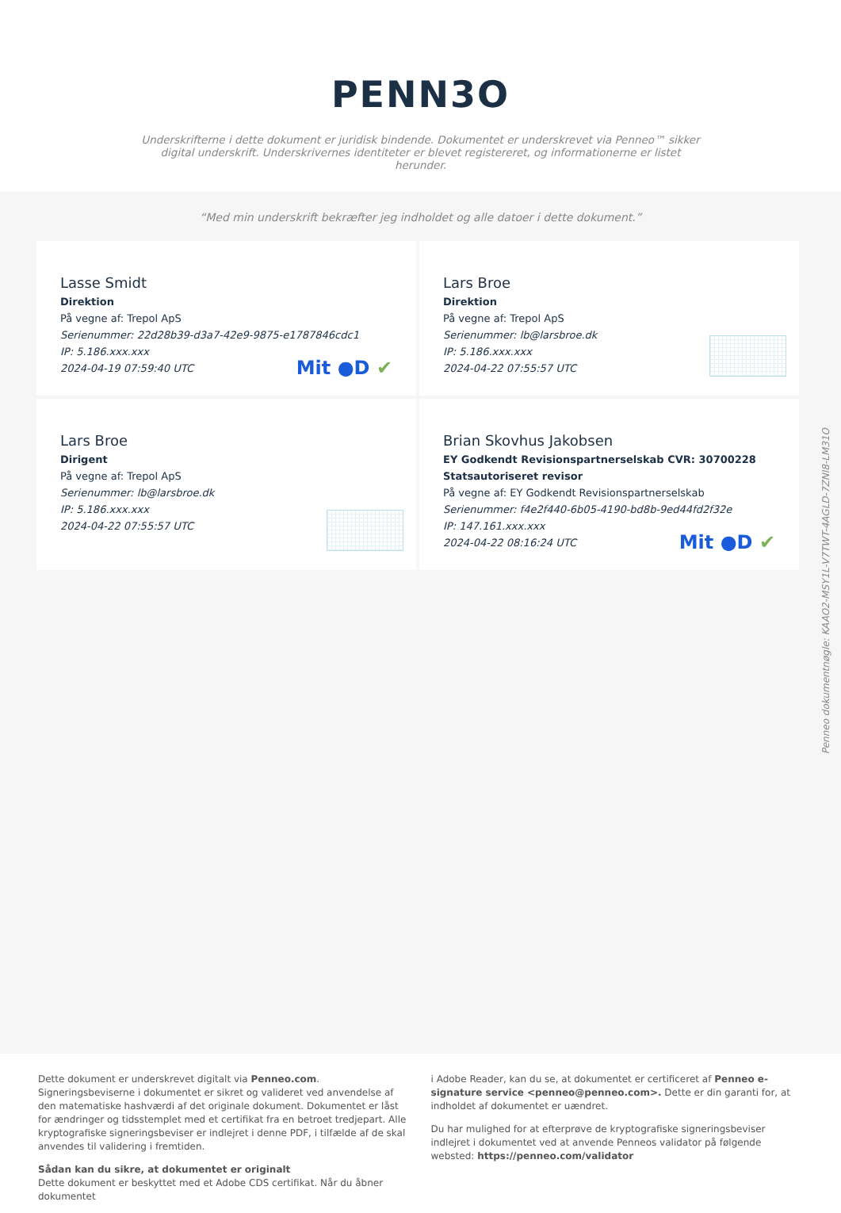PENN3O
Underskrifterne i dette dokument er juridisk bindende. Dokumentet er underskrevet via Penneo™ sikker digital underskrift. Underskrivernes identiteter er blevet registereret, og informationerne er listet herunder.
“Med min underskrift bekræfter jeg indholdet og alle datoer i dette dokument.”
Lasse Smidt
Direktion
På vegne af: Trepol ApS
Serienummer: 22d28b39-d3a7-42e9-9875-e1787846cdc1
IP: 5.186.xxx.xxx
2024-04-19 07:59:40 UTC
Mit ●D ✔
Lars Broe
Direktion
På vegne af: Trepol ApS
Serienummer: lb@larsbroe.dk
IP: 5.186.xxx.xxx
2024-04-22 07:55:57 UTC
Lars Broe
Dirigent
På vegne af: Trepol ApS
Serienummer: lb@larsbroe.dk
IP: 5.186.xxx.xxx
2024-04-22 07:55:57 UTC
Brian Skovhus Jakobsen
EY Godkendt Revisionspartnerselskab CVR: 30700228
Statsautoriseret revisor
På vegne af: EY Godkendt Revisionspartnerselskab
Serienummer: f4e2f440-6b05-4190-bd8b-9ed44fd2f32e
IP: 147.161.xxx.xxx
2024-04-22 08:16:24 UTC
Mit ●D ✔
Penneo dokumentnøgle: KAAO2-MSY1L-V7TWT-4AGLD-7ZNI8-LM31O
Dette dokument er underskrevet digitalt via Penneo.com. Signeringsbeviserne i dokumentet er sikret og valideret ved anvendelse af den matematiske hashværdi af det originale dokument. Dokumentet er låst for ændringer og tidsstemplet med et certifikat fra en betroet tredjepart. Alle kryptografiske signeringsbeviser er indlejret i denne PDF, i tilfælde af de skal anvendes til validering i fremtiden.
Sådan kan du sikre, at dokumentet er originalt
Dette dokument er beskyttet med et Adobe CDS certifikat. Når du åbner dokumentet
i Adobe Reader, kan du se, at dokumentet er certificeret af Penneo e-signature service <penneo@penneo.com>. Dette er din garanti for, at indholdet af dokumentet er uændret.
Du har mulighed for at efterprøve de kryptografiske signeringsbeviser indlejret i dokumentet ved at anvende Penneos validator på følgende websted: https://penneo.com/validator